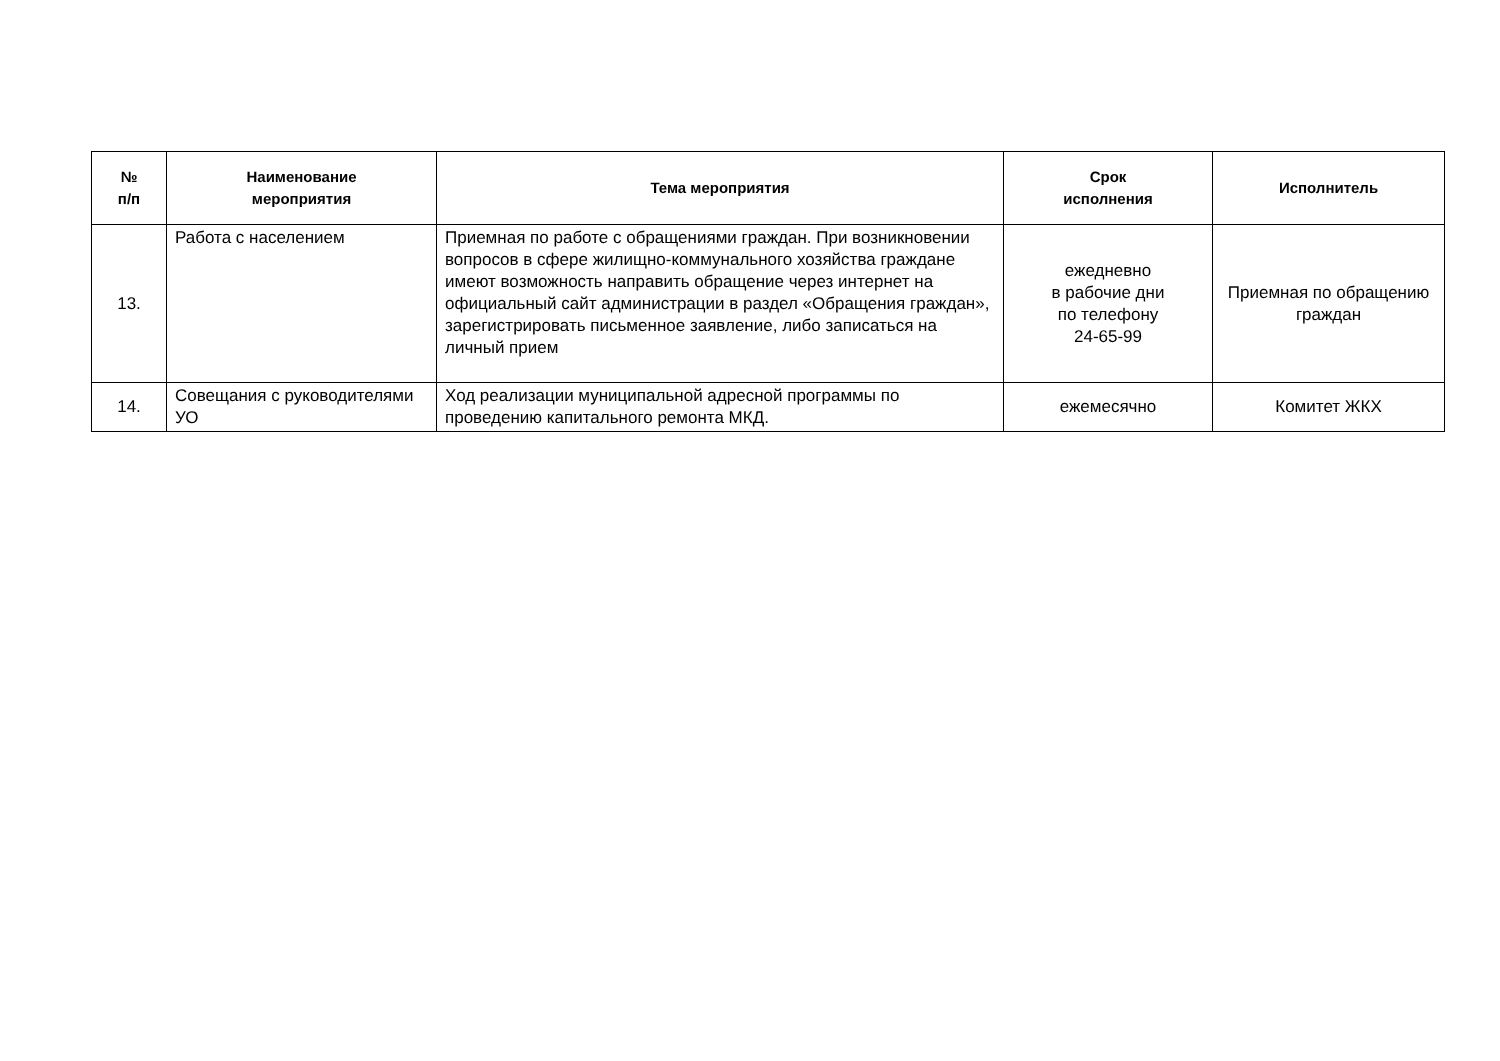| № п/п | Наименование мероприятия | Тема мероприятия | Срок исполнения | Исполнитель |
| --- | --- | --- | --- | --- |
| 13. | Работа с населением | Приемная по работе с обращениями граждан. При возникновении вопросов в сфере жилищно-коммунального хозяйства граждане имеют возможность направить обращение через интернет на официальный сайт администрации в раздел «Обращения граждан», зарегистрировать письменное заявление, либо записаться на личный прием | ежедневно в рабочие дни по телефону 24-65-99 | Приемная по обращению граждан |
| 14. | Совещания с руководителями УО | Ход реализации муниципальной адресной программы по проведению капитального ремонта МКД. | ежемесячно | Комитет ЖКХ |